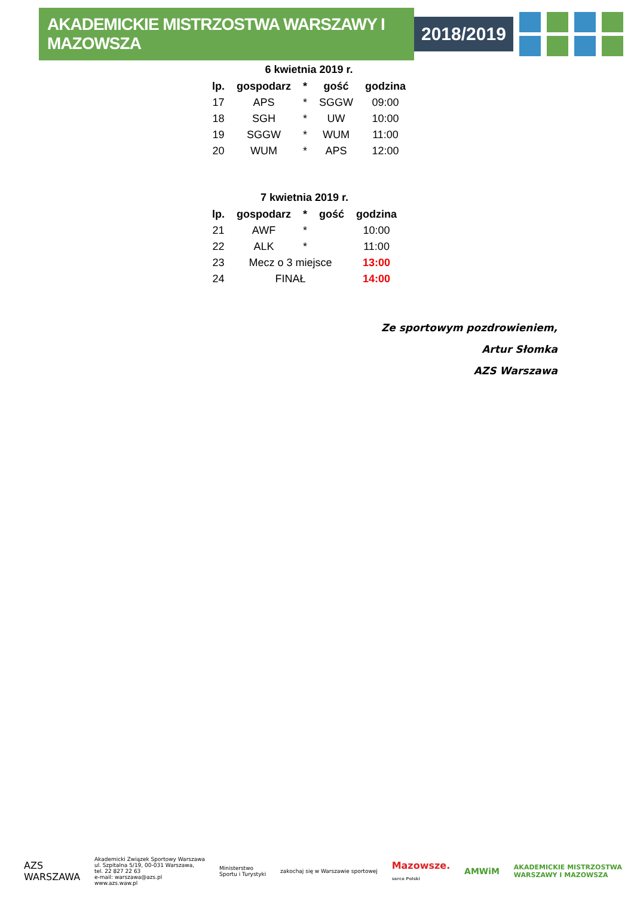AKADEMICKIE MISTRZOSTWA WARSZAWY I MAZOWSZA
2018/2019
6 kwietnia 2019 r.
| lp. | gospodarz | * | gość | godzina |
| --- | --- | --- | --- | --- |
| 17 | APS | * | SGGW | 09:00 |
| 18 | SGH | * | UW | 10:00 |
| 19 | SGGW | * | WUM | 11:00 |
| 20 | WUM | * | APS | 12:00 |
7 kwietnia 2019 r.
| lp. | gospodarz | * | gość | godzina |
| --- | --- | --- | --- | --- |
| 21 | AWF | * | | 10:00 |
| 22 | ALK | * | | 11:00 |
| 23 | Mecz o 3 miejsce | | | 13:00 |
| 24 | FINAŁ | | | 14:00 |
Ze sportowym pozdrowieniem,
Artur Słomka
AZS Warszawa
AZS
WARSZAWA
Akademicki Związek Sportowy Warszawa
ul. Szpitalna 5/19, 00-031 Warszawa,
tel. 22 827 22 63
e-mail: warszawa@azs.pl
www.azs.waw.pl
Ministerstwo
Sportu i Turystyki
zakochaj się w Warszawie sportowej
Mazowsze.
serce Polski
AMWiM
AKADEMICKIE MISTRZOSTWA
WARSZAWY I MAZOWSZA